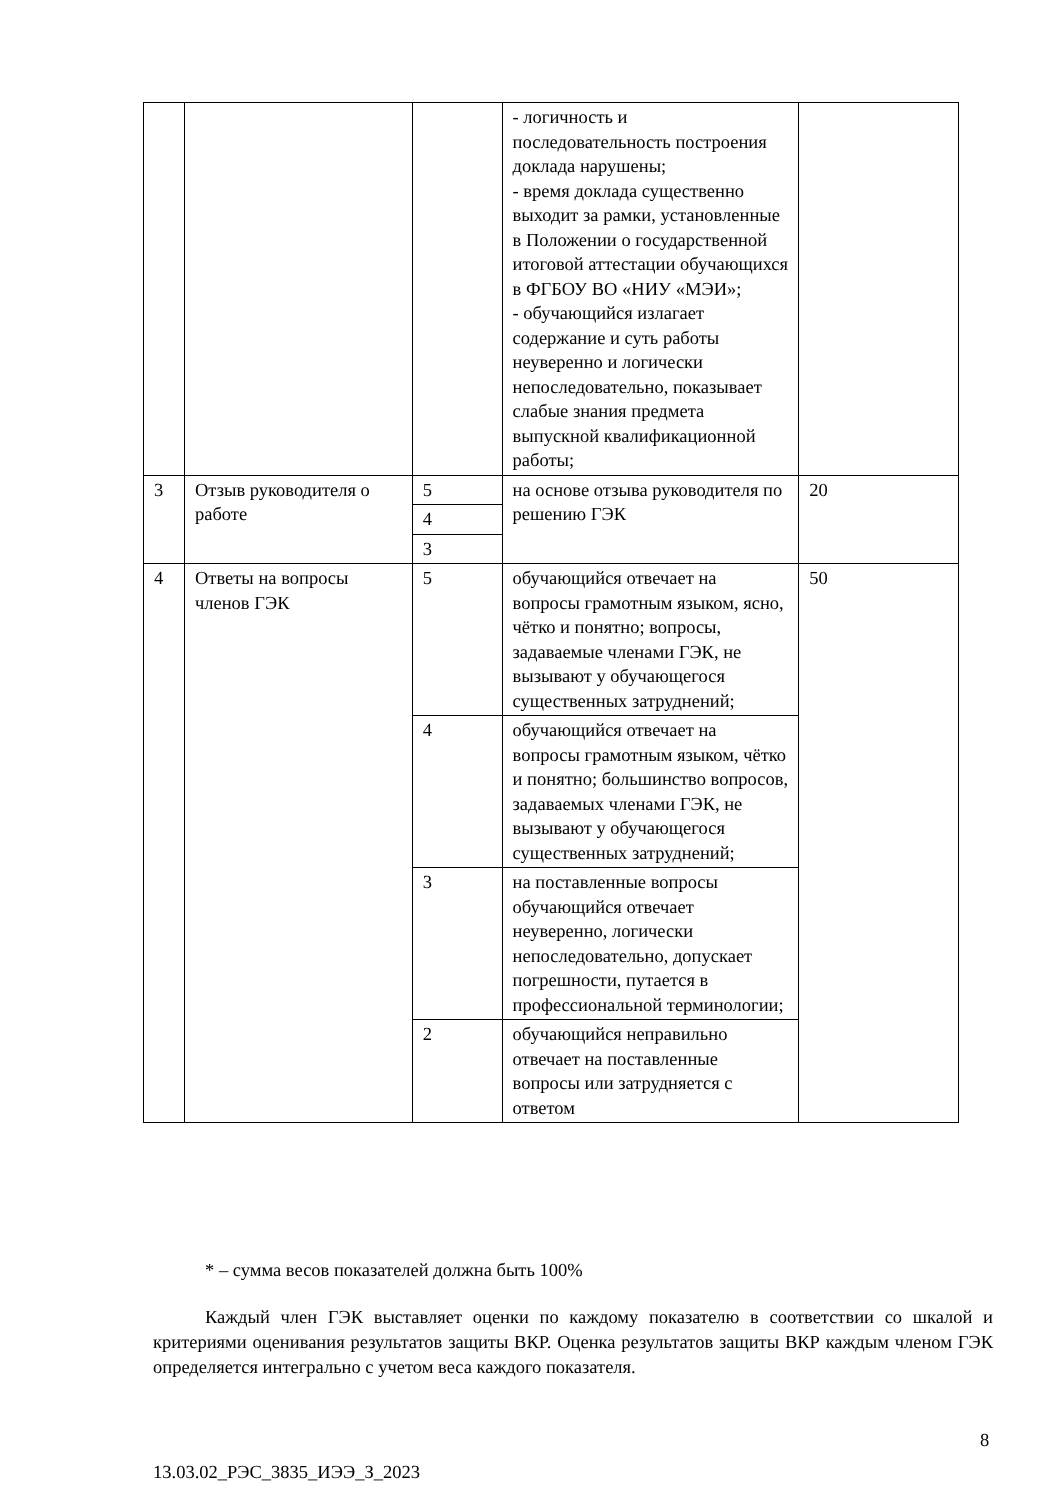| | | | - логичность и последовательность построения доклада нарушены; - время доклада существенно выходит за рамки, установленные в Положении о государственной итоговой аттестации обучающихся в ФГБОУ ВО «НИУ «МЭИ»; - обучающийся излагает содержание и суть работы неуверенно и логически непоследовательно, показывает слабые знания предмета выпускной квалификационной работы; | |
| 3 | Отзыв руководителя о работе | 5 | на основе отзыва руководителя по решению ГЭК | 20 |
| | | 4 | | |
| | | 3 | | |
| 4 | Ответы на вопросы членов ГЭК | 5 | обучающийся отвечает на вопросы грамотным языком, ясно, чётко и понятно; вопросы, задаваемые членами ГЭК, не вызывают у обучающегося существенных затруднений; | 50 |
| | | 4 | обучающийся отвечает на вопросы грамотным языком, чётко и понятно; большинство вопросов, задаваемых членами ГЭК, не вызывают у обучающегося существенных затруднений; | |
| | | 3 | на поставленные вопросы обучающийся отвечает неуверенно, логически непоследовательно, допускает погрешности, путается в профессиональной терминологии; | |
| | | 2 | обучающийся неправильно отвечает на поставленные вопросы или затрудняется с ответом | |
* – сумма весов показателей должна быть 100%
Каждый член ГЭК выставляет оценки по каждому показателю в соответствии со шкалой и критериями оценивания результатов защиты ВКР. Оценка результатов защиты ВКР каждым членом ГЭК определяется интегрально с учетом веса каждого показателя.
8
13.03.02_РЭС_3835_ИЭЭ_З_2023